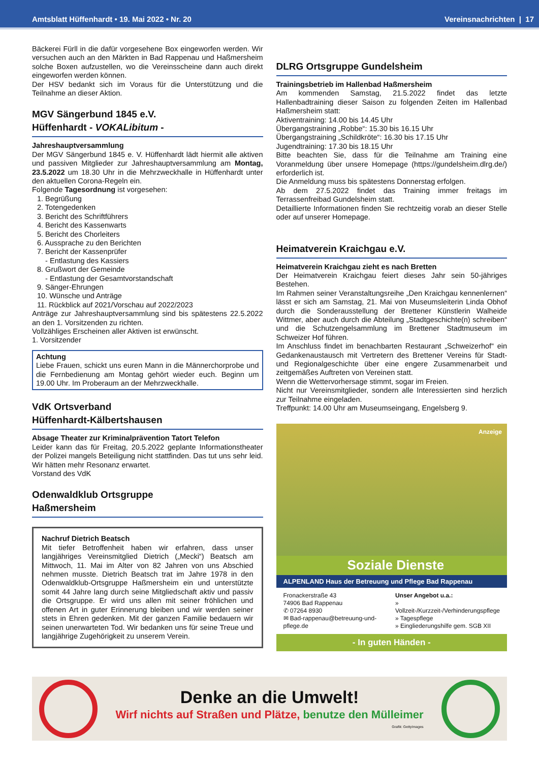Amtsblatt Hüffenhardt • 19. Mai 2022 • Nr. 20 Vereinsnachrichten | 17
Bäckerei Fürll in die dafür vorgesehene Box eingeworfen werden. Wir versuchen auch an den Märkten in Bad Rappenau und Haßmersheim solche Boxen aufzustellen, wo die Vereinsscheine dann auch direkt eingeworfen werden können.
Der HSV bedankt sich im Voraus für die Unterstützung und die Teilnahme an dieser Aktion.
MGV Sängerbund 1845 e.V.
Hüffenhardt - VOKALibitum -
Jahreshauptversammlung
Der MGV Sängerbund 1845 e. V. Hüffenhardt lädt hiermit alle aktiven und passiven Mitglieder zur Jahreshauptversammlung am Montag, 23.5.2022 um 18.30 Uhr in die Mehrzweckhalle in Hüffenhardt unter den aktuellen Corona-Regeln ein.
Folgende Tagesordnung ist vorgesehen:
1. Begrüßung
2. Totengedenken
3. Bericht des Schriftführers
4. Bericht des Kassenwarts
5. Bericht des Chorleiters
6. Aussprache zu den Berichten
7. Bericht der Kassenprüfer
- Entlastung des Kassiers
8. Grußwort der Gemeinde
- Entlastung der Gesamtvorstandschaft
9. Sänger-Ehrungen
10. Wünsche und Anträge
11. Rückblick auf 2021/Vorschau auf 2022/2023
Anträge zur Jahreshauptversammlung sind bis spätestens 22.5.2022 an den 1. Vorsitzenden zu richten.
Vollzähliges Erscheinen aller Aktiven ist erwünscht.
1. Vorsitzender
Achtung
Liebe Frauen, schickt uns euren Mann in die Männerchorprobe und die Fernbedienung am Montag gehört wieder euch. Beginn um 19.00 Uhr. Im Proberaum an der Mehrzweckhalle.
VdK Ortsverband
Hüffenhardt-Kälbertshausen
Absage Theater zur Kriminalprävention Tatort Telefon
Leider kann das für Freitag, 20.5.2022 geplante Informationstheater der Polizei mangels Beteiligung nicht stattfinden. Das tut uns sehr leid. Wir hätten mehr Resonanz erwartet.
Vorstand des VdK
Odenwaldklub Ortsgruppe
Haßmersheim
Nachruf Dietrich Beatsch
Mit tiefer Betroffenheit haben wir erfahren, dass unser langjähriges Vereinsmitglied Dietrich („Mecki“) Beatsch am Mittwoch, 11. Mai im Alter von 82 Jahren von uns Abschied nehmen musste. Dietrich Beatsch trat im Jahre 1978 in den Odenwaldklub-Ortsgruppe Haßmersheim ein und unterstützte somit 44 Jahre lang durch seine Mitgliedschaft aktiv und passiv die Ortsgruppe. Er wird uns allen mit seiner fröhlichen und offenen Art in guter Erinnerung bleiben und wir werden seiner stets in Ehren gedenken. Mit der ganzen Familie bedauern wir seinen unerwarteten Tod. Wir bedanken uns für seine Treue und langjährige Zugehörigkeit zu unserem Verein.
DLRG Ortsgruppe Gundelsheim
Trainingsbetrieb im Hallenbad Haßmersheim
Am kommenden Samstag, 21.5.2022 findet das letzte Hallenbadtraining dieser Saison zu folgenden Zeiten im Hallenbad Haßmersheim statt:
Aktiventraining: 14.00 bis 14.45 Uhr
Übergangstraining „Robbe“: 15.30 bis 16.15 Uhr
Übergangstraining „Schildkröte“: 16.30 bis 17.15 Uhr
Jugendtraining: 17.30 bis 18.15 Uhr
Bitte beachten Sie, dass für die Teilnahme am Training eine Voranmeldung über unsere Homepage (https://gundelsheim.dlrg.de/) erforderlich ist.
Die Anmeldung muss bis spätestens Donnerstag erfolgen.
Ab dem 27.5.2022 findet das Training immer freitags im Terrassenfreibad Gundelsheim statt.
Detaillierte Informationen finden Sie rechtzeitig vorab an dieser Stelle oder auf unserer Homepage.
Heimatverein Kraichgau e.V.
Heimatverein Kraichgau zieht es nach Bretten
Der Heimatverein Kraichgau feiert dieses Jahr sein 50-jähriges Bestehen.
Im Rahmen seiner Veranstaltungsreihe „Den Kraichgau kennenlernen“ lässt er sich am Samstag, 21. Mai von Museumsleiterin Linda Obhof durch die Sonderausstellung der Brettener Künstlerin Walheide Wittmer, aber auch durch die Abteilung „Stadtgeschichte(n) schreiben“ und die Schutzengelsammlung im Brettener Stadtmuseum im Schweizer Hof führen.
Im Anschluss findet im benachbarten Restaurant „Schweizerhof“ ein Gedankenaustausch mit Vertretern des Brettener Vereins für Stadt- und Regionalgeschichte über eine engere Zusammenarbeit und zeitgemäßes Auftreten von Vereinen statt.
Wenn die Wettervorhersage stimmt, sogar im Freien.
Nicht nur Vereinsmitglieder, sondern alle Interessierten sind herzlich zur Teilnahme eingeladen.
Treffpunkt: 14.00 Uhr am Museumseingang, Engelsberg 9.
Anzeige
Soziale Dienste
ALPENLAND Haus der Betreuung und Pflege Bad Rappenau
Fronackerstraße 43
74906 Bad Rappenau
✆ 07264 8930
✉ Bad-rappenau@betreuung-und-pflege.de
Unser Angebot u.a.:
» Vollzeit-/Kurzzeit-/Verhinderungspflege
» Tagespflege
» Eingliederungshilfe gem. SGB XII
- In guten Händen -
Denke an die Umwelt!
Wirf nichts auf Straßen und Plätze, benutze den Mülleimer
Grafik: GettyImages